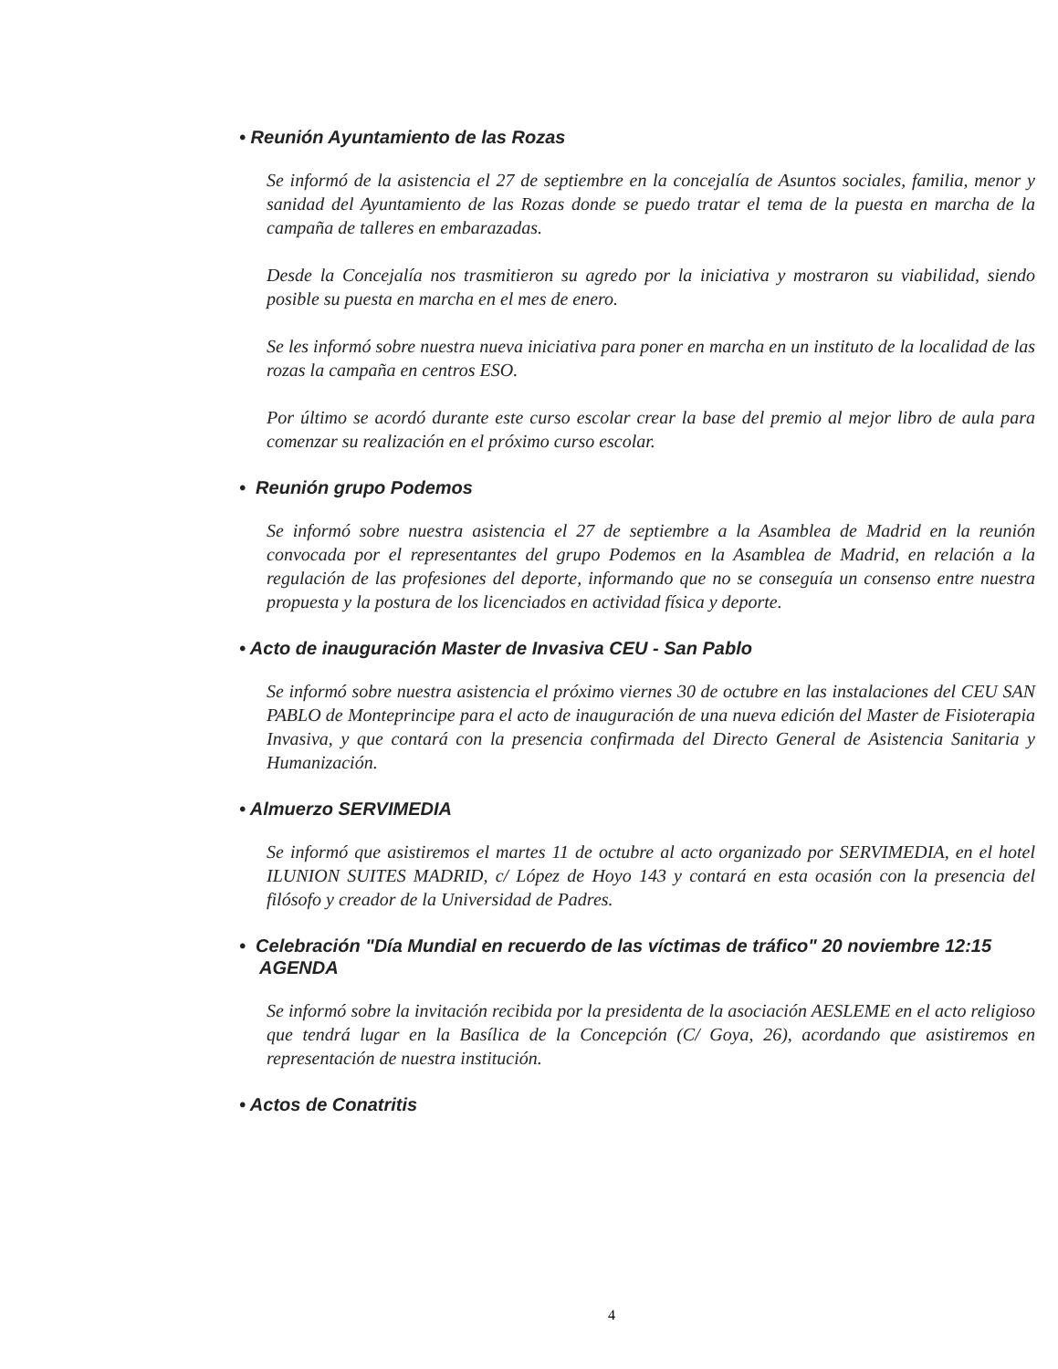• Reunión Ayuntamiento de las Rozas
Se informó de la asistencia el 27 de septiembre en la concejalía de Asuntos sociales, familia, menor y sanidad del Ayuntamiento de las Rozas donde se puedo tratar el tema de la puesta en marcha de la campaña de talleres en embarazadas.
Desde la Concejalía nos trasmitieron su agredo por la iniciativa y mostraron su viabilidad, siendo posible su puesta en marcha en el mes de enero.
Se les informó sobre nuestra nueva iniciativa para poner en marcha en un instituto de la localidad de las rozas la campaña en centros ESO.
Por último se acordó durante este curso escolar crear la base del premio al mejor libro de aula para comenzar su realización en el próximo curso escolar.
• Reunión grupo Podemos
Se informó sobre nuestra asistencia el 27 de septiembre a la Asamblea de Madrid en la reunión convocada por el representantes del grupo Podemos en la Asamblea de Madrid, en relación a la regulación de las profesiones del deporte, informando que no se conseguía un consenso entre nuestra propuesta y la postura de los licenciados en actividad física y deporte.
• Acto de inauguración Master de Invasiva CEU - San Pablo
Se informó sobre nuestra asistencia el próximo viernes 30 de octubre en las instalaciones del CEU SAN PABLO de Monteprincipe para el acto de inauguración de una nueva edición del Master de Fisioterapia Invasiva, y que contará con la presencia confirmada del Directo General de Asistencia Sanitaria y Humanización.
• Almuerzo SERVIMEDIA
Se informó que asistiremos el martes 11 de octubre al acto organizado por SERVIMEDIA, en el hotel ILUNION SUITES MADRID, c/ López de Hoyo 143 y contará en esta ocasión con la presencia del filósofo y creador de la Universidad de Padres.
• Celebración "Día Mundial en recuerdo de las víctimas de tráfico" 20 noviembre 12:15 AGENDA
Se informó sobre la invitación recibida por la presidenta de la asociación AESLEME en el acto religioso que tendrá lugar en la Basílica de la Concepción (C/ Goya, 26), acordando que asistiremos en representación de nuestra institución.
• Actos de Conatritis
4